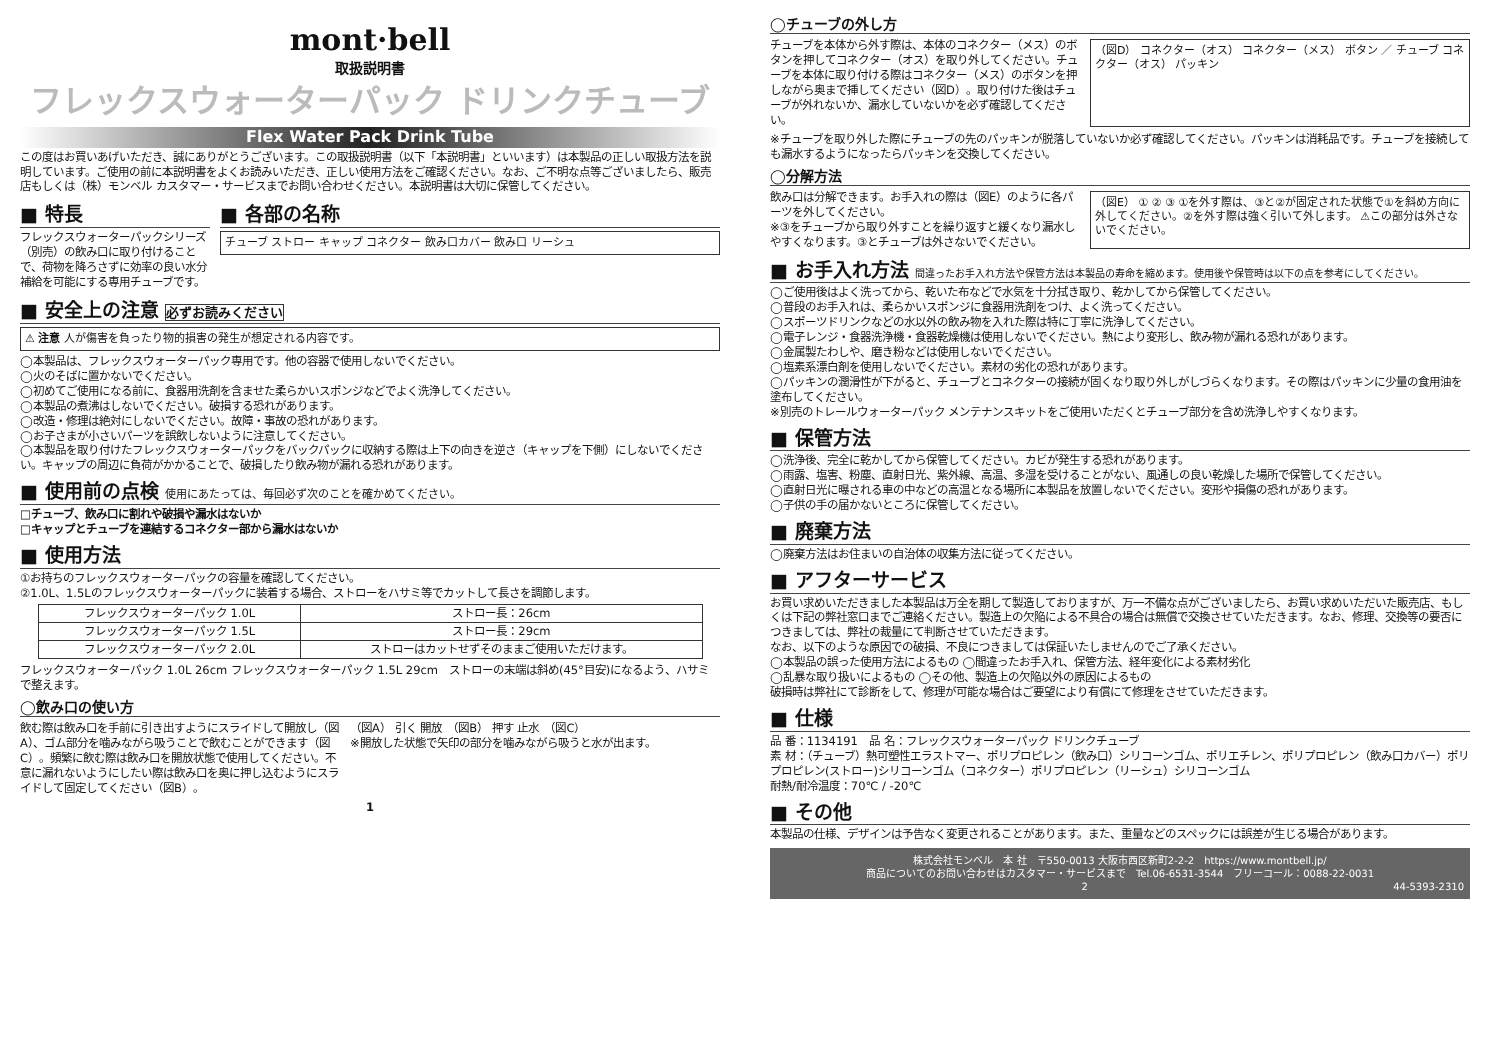mont·bell
取扱説明書
フレックスウォーターパック ドリンクチューブ
Flex Water Pack Drink Tube
この度はお買いあげいただき、誠にありがとうございます。この取扱説明書（以下「本説明書」といいます）は本製品の正しい取扱方法を説明しています。ご使用の前に本説明書をよくお読みいただき、正しい使用方法をご確認ください。なお、ご不明な点等ございましたら、販売店もしくは（株）モンベル カスタマー・サービスまでお問い合わせください。本説明書は大切に保管してください。
■ 特長
フレックスウォーターパックシリーズ（別売）の飲み口に取り付けることで、荷物を降ろさずに効率の良い水分補給を可能にする専用チューブです。
■ 各部の名称
チューブ ストロー キャップ コネクター 飲み口カバー 飲み口 リーシュ
■ 安全上の注意 必ずお読みください
⚠ 注意 人が傷害を負ったり物的損害の発生が想定される内容です。
◯本製品は、フレックスウォーターパック専用です。他の容器で使用しないでください。
◯火のそばに置かないでください。
◯初めてご使用になる前に、食器用洗剤を含ませた柔らかいスポンジなどでよく洗浄してください。
◯本製品の煮沸はしないでください。破損する恐れがあります。
◯改造・修理は絶対にしないでください。故障・事故の恐れがあります。
◯お子さまが小さいパーツを誤飲しないように注意してください。
◯本製品を取り付けたフレックスウォーターパックをバックパックに収納する際は上下の向きを逆さ（キャップを下側）にしないでください。キャップの周辺に負荷がかかることで、破損したり飲み物が漏れる恐れがあります。
■ 使用前の点検 使用にあたっては、毎回必ず次のことを確かめてください。
□チューブ、飲み口に割れや破損や漏水はないか
□キャップとチューブを連結するコネクター部から漏水はないか
■ 使用方法
①お持ちのフレックスウォーターパックの容量を確認してください。
②1.0L、1.5Lのフレックスウォーターパックに装着する場合、ストローをハサミ等でカットして長さを調節します。
| フレックスウォーターパック 1.0L | ストロー長：26cm |
| フレックスウォーターパック 1.5L | ストロー長：29cm |
| フレックスウォーターパック 2.0L | ストローはカットせずそのままご使用いただけます。 |
フレックスウォーターパック 1.0L 26cm フレックスウォーターパック 1.5L 29cm　ストローの末端は斜め(45°目安)になるよう、ハサミで整えます。
◯飲み口の使い方
飲む際は飲み口を手前に引き出すようにスライドして開放し（図A）、ゴム部分を噛みながら吸うことで飲むことができます（図C）。頻繁に飲む際は飲み口を開放状態で使用してください。不意に漏れないようにしたい際は飲み口を奥に押し込むようにスライドして固定してください（図B）。
（図A） 引く 開放　（図B） 押す 止水　（図C）
※開放した状態で矢印の部分を噛みながら吸うと水が出ます。
1
◯チューブの外し方
チューブを本体から外す際は、本体のコネクター（メス）のボタンを押してコネクター（オス）を取り外してください。チューブを本体に取り付ける際はコネクター（メス）のボタンを押しながら奥まで挿してください（図D）。取り付けた後はチューブが外れないか、漏水していないかを必ず確認してください。
（図D） コネクター（オス） コネクター（メス） ボタン ／ チューブ コネクター（オス） パッキン
※チューブを取り外した際にチューブの先のパッキンが脱落していないか必ず確認してください。パッキンは消耗品です。チューブを接続しても漏水するようになったらパッキンを交換してください。
◯分解方法
飲み口は分解できます。お手入れの際は（図E）のように各パーツを外してください。
※③をチューブから取り外すことを繰り返すと緩くなり漏水しやすくなります。③とチューブは外さないでください。
（図E） ① ② ③ ①を外す際は、③と②が固定された状態で①を斜め方向に外してください。②を外す際は強く引いて外します。 ⚠この部分は外さないでください。
■ お手入れ方法 間違ったお手入れ方法や保管方法は本製品の寿命を縮めます。使用後や保管時は以下の点を参考にしてください。
◯ご使用後はよく洗ってから、乾いた布などで水気を十分拭き取り、乾かしてから保管してください。
◯普段のお手入れは、柔らかいスポンジに食器用洗剤をつけ、よく洗ってください。
◯スポーツドリンクなどの水以外の飲み物を入れた際は特に丁寧に洗浄してください。
◯電子レンジ・食器洗浄機・食器乾燥機は使用しないでください。熱により変形し、飲み物が漏れる恐れがあります。
◯金属製たわしや、磨き粉などは使用しないでください。
◯塩素系漂白剤を使用しないでください。素材の劣化の恐れがあります。
◯パッキンの潤滑性が下がると、チューブとコネクターの接続が固くなり取り外しがしづらくなります。その際はパッキンに少量の食用油を塗布してください。
※別売のトレールウォーターパック メンテナンスキットをご使用いただくとチューブ部分を含め洗浄しやすくなります。
■ 保管方法
◯洗浄後、完全に乾かしてから保管してください。カビが発生する恐れがあります。
◯雨露、塩害、粉塵、直射日光、紫外線、高温、多湿を受けることがない、風通しの良い乾燥した場所で保管してください。
◯直射日光に曝される車の中などの高温となる場所に本製品を放置しないでください。変形や損傷の恐れがあります。
◯子供の手の届かないところに保管してください。
■ 廃棄方法
◯廃棄方法はお住まいの自治体の収集方法に従ってください。
■ アフターサービス
お買い求めいただきました本製品は万全を期して製造しておりますが、万一不備な点がございましたら、お買い求めいただいた販売店、もしくは下記の弊社窓口までご連絡ください。製造上の欠陥による不具合の場合は無償で交換させていただきます。なお、修理、交換等の要否につきましては、弊社の裁量にて判断させていただきます。
なお、以下のような原因での破損、不良につきましては保証いたしませんのでご了承ください。
◯本製品の誤った使用方法によるもの ◯間違ったお手入れ、保管方法、経年変化による素材劣化
◯乱暴な取り扱いによるもの ◯その他、製造上の欠陥以外の原因によるもの
破損時は弊社にて診断をして、修理が可能な場合はご要望により有償にて修理をさせていただきます。
■ 仕様
品 番：1134191　品 名：フレックスウォーターパック ドリンクチューブ
素 材：（チューブ）熱可塑性エラストマー、ポリプロピレン（飲み口）シリコーンゴム、ポリエチレン、ポリプロピレン（飲み口カバー）ポリプロピレン(ストロー)シリコーンゴム（コネクター）ポリプロピレン（リーシュ）シリコーンゴム
耐熱/耐冷温度：70℃ / -20℃
■ その他
本製品の仕様、デザインは予告なく変更されることがあります。また、重量などのスペックには誤差が生じる場合があります。
株式会社モンベル　本 社　〒550-0013 大阪市西区新町2-2-2　https://www.montbell.jp/
商品についてのお問い合わせはカスタマー・サービスまで　Tel.06-6531-3544　フリーコール：0088-22-0031
2　44-5393-2310